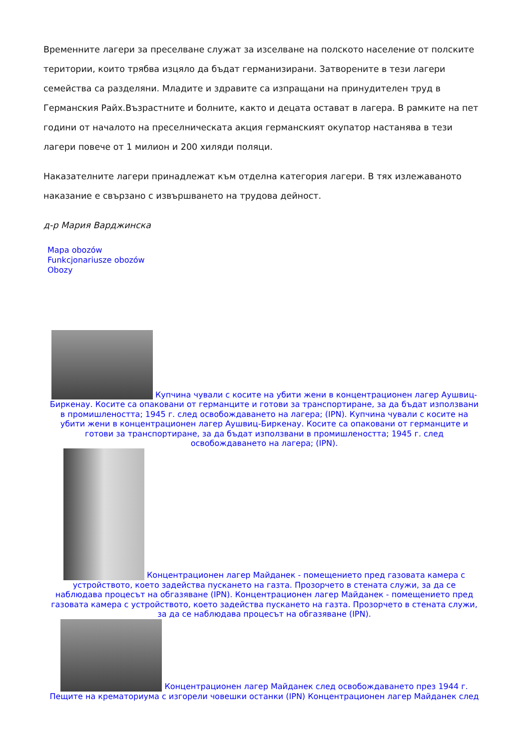Временните лагери за преселване служат за изселване на полското население от полските територии, които трябва изцяло да бъдат германизирани. Затворените в тези лагери семейства са разделяни. Младите и здравите са изпращани на принудителен труд в Германския Райх.Възрастните и болните, както и децата остават в лагера. В рамките на пет години от началото на преселническата акция германският окупатор настанява в тези лагери повече от 1 милион и 200 хиляди поляци.
Наказателните лагери принадлежат към отделна категория лагери. В тях излежаваното наказание е свързано с извършването на трудова дейност.
д-р Мария Варджинска
Mapa obozów
Funkcjonariusze obozów
Obozy
Купчина чували с косите на убити жени в концентрационен лагер Аушвиц-Биркенау. Косите са опаковани от германците и готови за транспортиране, за да бъдат използвани в промишлеността; 1945 г. след освобождаването на лагера; (IPN). Купчина чували с косите на убити жени в концентрационен лагер Аушвиц-Биркенау. Косите са опаковани от германците и готови за транспортиране, за да бъдат използвани в промишлеността; 1945 г. след освобождаването на лагера; (IPN).
Концентрационен лагер Майданек - помещението пред газовата камера с устройството, което задейства пускането на газта. Прозорчето в стената служи, за да се наблюдава процесът на обгазяване (IPN). Концентрационен лагер Майданек - помещението пред газовата камера с устройството, което задейства пускането на газта. Прозорчето в стената служи, за да се наблюдава процесът на обгазяване (IPN).
Концентрационен лагер Майданек след освобождаването през 1944 г. Пещите на крематориума с изгорели човешки останки (IPN) Концентрационен лагер Майданек след